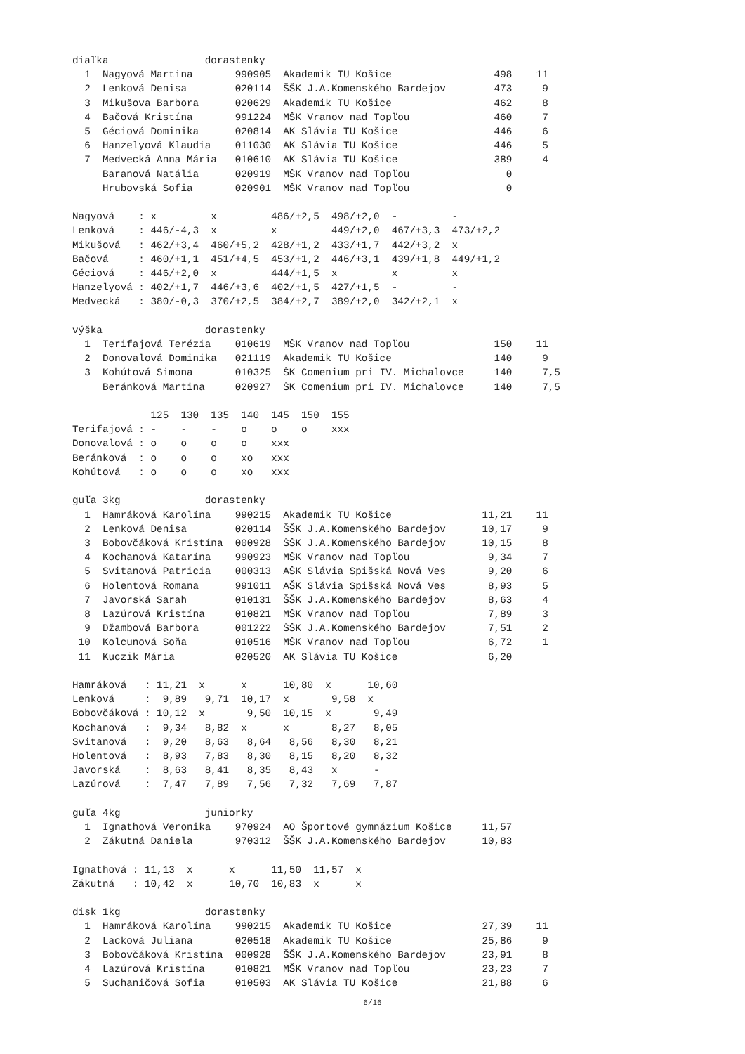diaľka                dorastenky
  1  Nagyová Martina       990905  Akademik TU Košice                 498    11
  2  Lenková Denisa        020114  ŠŠK J.A.Komenského Bardejov        473     9
  3  Mikušova Barbora      020629  Akademik TU Košice                 462     8
  4  Bačová Kristína       991224  MŠK Vranov nad Topľou              460     7
  5  Géciová Dominika      020814  AK Slávia TU Košice                446     6
  6  Hanzelyová Klaudia    011030  AK Slávia TU Košice                446     5
  7  Medvecká Anna Mária   010610  AK Slávia TU Košice                389     4
     Baranová Natália      020919  MŠK Vranov nad Topľou                0
     Hrubovská Sofia       020901  MŠK Vranov nad Topľou                0

Nagyová    : x         x         486/+2,5  498/+2,0  -         -
Lenková    : 446/-4,3  x         x         449/+2,0  467/+3,3  473/+2,2
Mikušová   : 462/+3,4  460/+5,2  428/+1,2  433/+1,7  442/+3,2  x
Bačová     : 460/+1,1  451/+4,5  453/+1,2  446/+3,1  439/+1,8  449/+1,2
Géciová    : 446/+2,0  x         444/+1,5  x         x         x
Hanzelyová : 402/+1,7  446/+3,6  402/+1,5  427/+1,5  -         -
Medvecká   : 380/-0,3  370/+2,5  384/+2,7  389/+2,0  342/+2,1  x

výška                 dorastenky
  1  Terifajová Terézia    010619  MŠK Vranov nad Topľou              150    11
  2  Donovalová Dominika   021119  Akademik TU Košice                 140     9
  3  Kohútová Simona       010325  ŠK Comenium pri IV. Michalovce     140     7,5
     Beránková Martina     020927  ŠK Comenium pri IV. Michalovce     140     7,5

             125  130  135  140  145  150  155
Terifajová : -    -    -    o    o    o    xxx
Donovalová : o    o    o    o    xxx
Beránková  : o    o    o    xo   xxx
Kohútová   : o    o    o    xo   xxx

guľa 3kg              dorastenky
  1  Hamráková Karolína    990215  Akademik TU Košice               11,21    11
  2  Lenková Denisa        020114  ŠŠK J.A.Komenského Bardejov      10,17     9
  3  Bobovčáková Kristína  000928  ŠŠK J.A.Komenského Bardejov      10,15     8
  4  Kochanová Katarína    990923  MŠK Vranov nad Topľou             9,34     7
  5  Svitanová Patricia    000313  AŠK Slávia Spišská Nová Ves       9,20     6
  6  Holentová Romana      991011  AŠK Slávia Spišská Nová Ves       8,93     5
  7  Javorská Sarah        010131  ŠŠK J.A.Komenského Bardejov       8,63     4
  8  Lazúrová Kristína     010821  MŠK Vranov nad Topľou             7,89     3
  9  Džambová Barbora      001222  ŠŠK J.A.Komenského Bardejov       7,51     2
 10  Kolcunová Soňa        010516  MŠK Vranov nad Topľou             6,72     1
 11  Kuczik Mária          020520  AK Slávia TU Košice               6,20

Hamráková   : 11,21  x      x      10,80  x      10,60
Lenková     :  9,89   9,71  10,17  x       9,58  x
Bobovčáková : 10,12  x       9,50  10,15  x       9,49
Kochanová   :  9,34   8,82  x      x       8,27   8,05
Svitanová   :  9,20   8,63   8,64   8,56   8,30   8,21
Holentová   :  8,93   7,83   8,30   8,15   8,20   8,32
Javorská    :  8,63   8,41   8,35   8,43   x      -
Lazúrová    :  7,47   7,89   7,56   7,32   7,69   7,87

guľa 4kg              juniorky
  1  Ignathová Veronika    970924  AO Športové gymnázium Košice     11,57
  2  Zákutná Daniela       970312  ŠŠK J.A.Komenského Bardejov      10,83

Ignathová : 11,13  x      x      11,50  11,57  x
Zákutná   : 10,42  x      10,70  10,83  x      x

disk 1kg              dorastenky
  1  Hamráková Karolína    990215  Akademik TU Košice               27,39    11
  2  Lacková Juliana       020518  Akademik TU Košice               25,86     9
  3  Bobovčáková Kristína  000928  ŠŠK J.A.Komenského Bardejov      23,91     8
  4  Lazúrová Kristína     010821  MŠK Vranov nad Topľou            23,23     7
  5  Suchaničová Sofia     010503  AK Slávia TU Košice              21,88     6
6/16